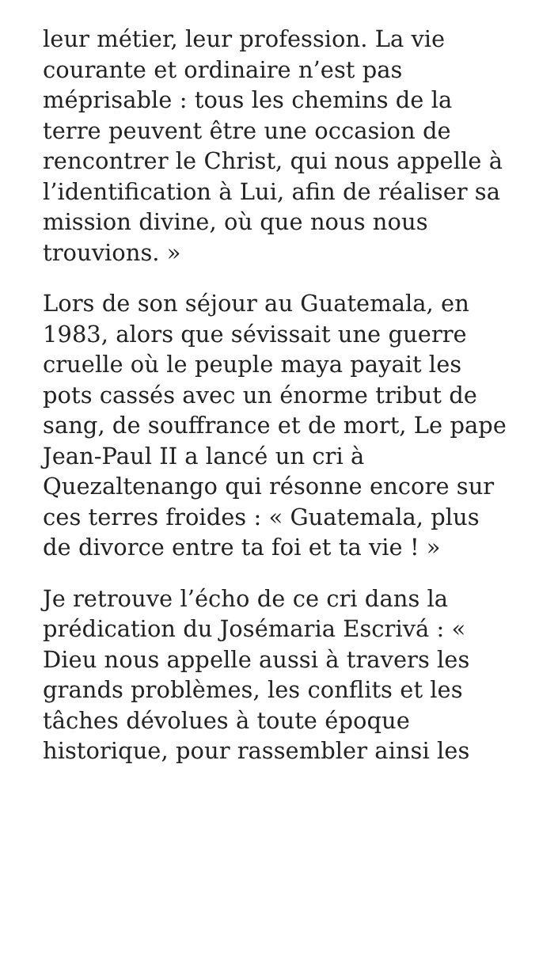leur métier, leur profession. La vie courante et ordinaire n’est pas méprisable : tous les chemins de la terre peuvent être une occasion de rencontrer le Christ, qui nous appelle à l’identification à Lui, afin de réaliser sa mission divine, où que nous nous trouvions. »
Lors de son séjour au Guatemala, en 1983, alors que sévissait une guerre cruelle où le peuple maya payait les pots cassés avec un énorme tribut de sang, de souffrance et de mort, Le pape Jean-Paul II a lancé un cri à Quezaltenango qui résonne encore sur ces terres froides : « Guatemala, plus de divorce entre ta foi et ta vie ! »
Je retrouve l’écho de ce cri dans la prédication du Josémaria Escrivá : « Dieu nous appelle aussi à travers les grands problèmes, les conflits et les tâches dévolues à toute époque historique, pour rassembler ainsi les